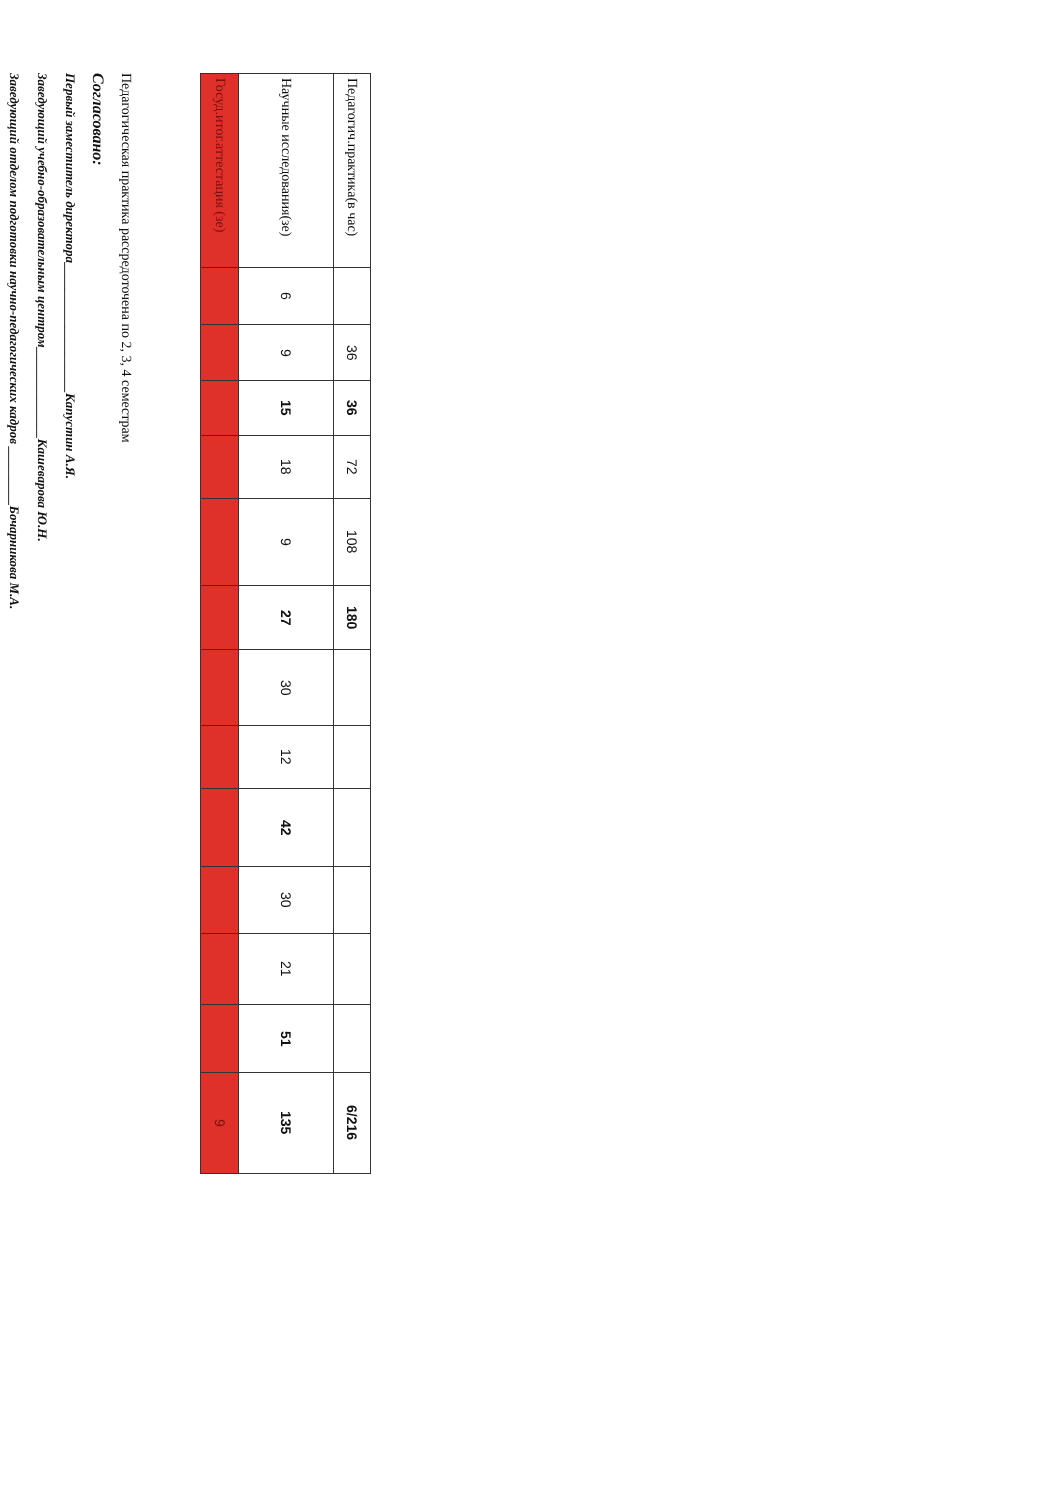| Педагогич.практика(в час) | | 36 | 36 | 72 | 108 | 180 | | | | | | | 6/216 |
| Научные исследования(зе) | 6 | 9 | 15 | 18 | 9 | 27 | 30 | 12 | 42 | 30 | 21 | 51 | 135 |
| Госуд.итог.аттестация (зе) | | | | | | | | | | | | | 9 |
Педагогическая практика рассредоточена по 2, 3, 4 семестрам
Согласовано:
Первый заместитель директора____________________Капустин А.Я.
Заведующий учебно-образовательным центром______________Кашеварова Ю.Н.
Заведующий отделом подготовки научно-педагогических кадров _________Бочарникова М.А.